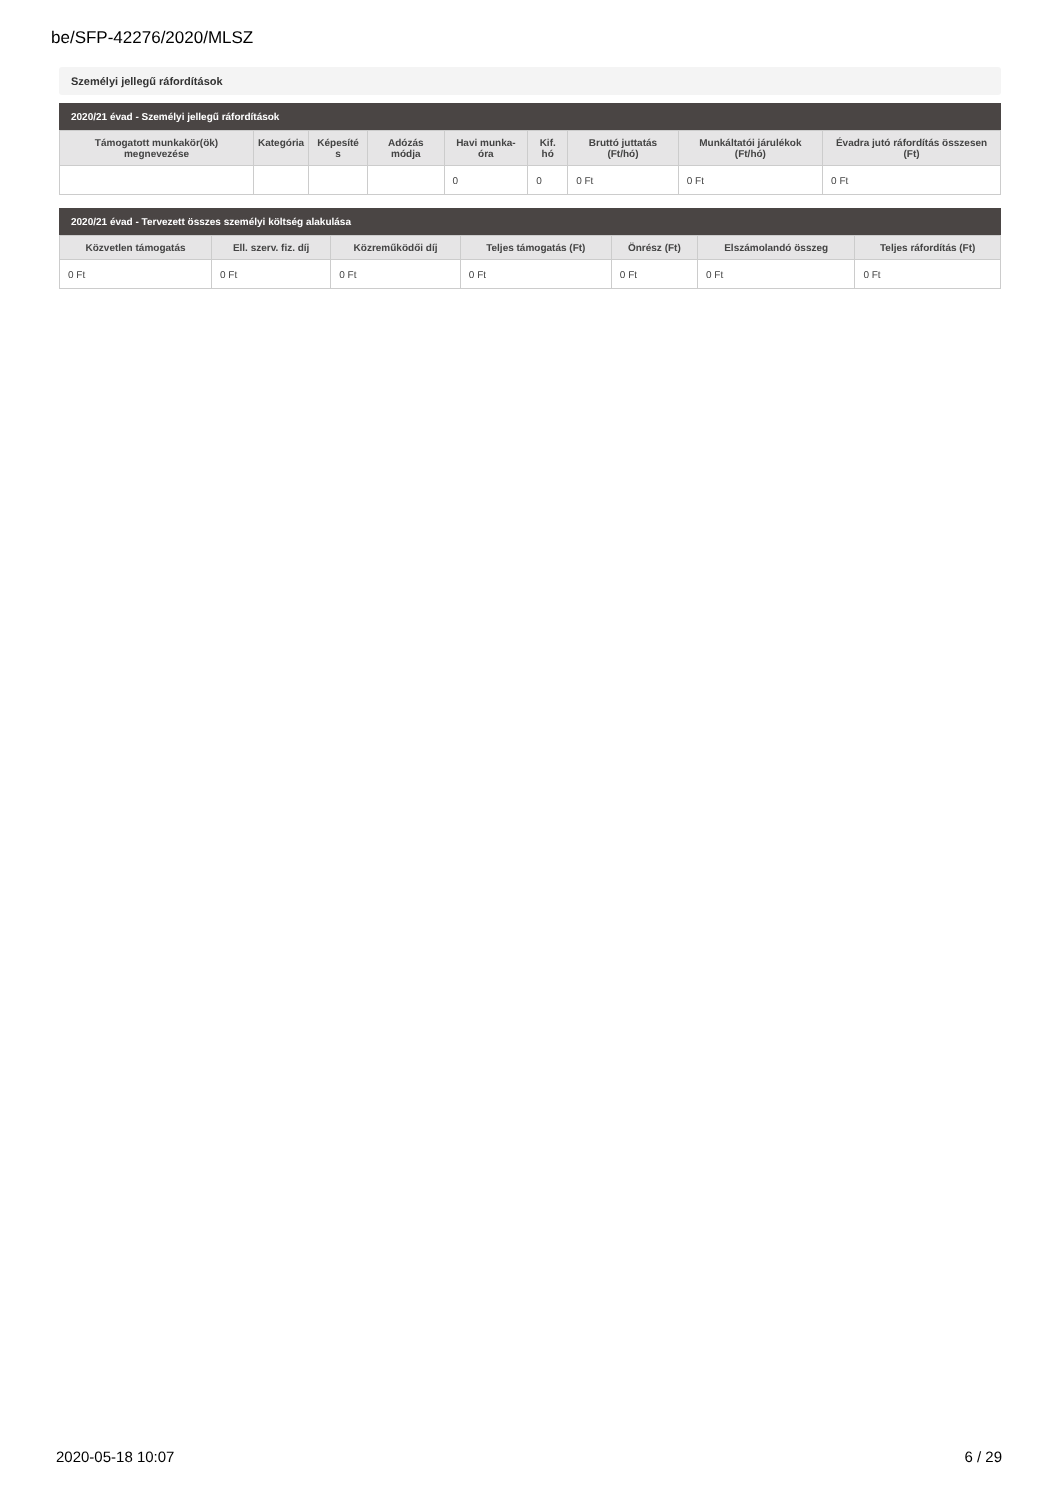be/SFP-42276/2020/MLSZ
Személyi jellegű ráfordítások
2020/21 évad - Személyi jellegű ráfordítások
| Támogatott munkakör(ök) megnevezése | Kategória | Képesíté s | Adózás módja | Havi munka-óra | Kif. hó | Bruttó juttatás (Ft/hó) | Munkáltatói járulékok (Ft/hó) | Évadra jutó ráfordítás összesen (Ft) |
| --- | --- | --- | --- | --- | --- | --- | --- | --- |
| | | | | 0 | 0 | 0 Ft | 0 Ft | 0 Ft |
2020/21 évad - Tervezett összes személyi költség alakulása
| Közvetlen támogatás | Ell. szerv. fiz. díj | Közreműködői díj | Teljes támogatás (Ft) | Önrész (Ft) | Elszámolandó összeg | Teljes ráfordítás (Ft) |
| --- | --- | --- | --- | --- | --- | --- |
| 0 Ft | 0 Ft | 0 Ft | 0 Ft | 0 Ft | 0 Ft | 0 Ft |
2020-05-18 10:07 6 / 29